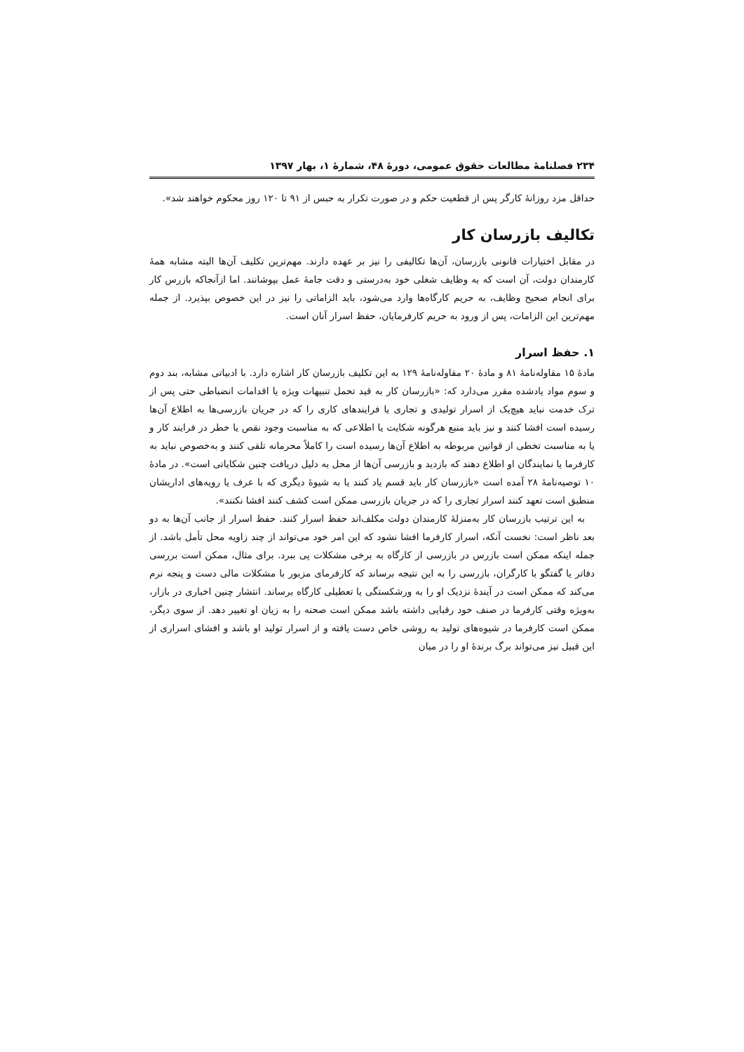۲۳۴ فصلنامۀ مطالعات حقوق عمومی، دورۀ ۴۸، شمارۀ ۱، بهار ۱۳۹۷
حداقل مزد روزانۀ کارگر پس از قطعیت حکم و در صورت تکرار به حبس از ۹۱ تا ۱۲۰ روز محکوم خواهند شد».
تکالیف بازرسان کار
در مقابل اختیارات قانونی بازرسان، آن‌ها تکالیفی را نیز بر عهده دارند. مهم‌ترین تکلیف آن‌ها البته مشابه همۀ کارمندان دولت، آن است که به وظایف شغلی خود به‌درستی و دقت جامۀ عمل بپوشانند. اما ازآنجاکه بازرس کار برای انجام صحیح وظایف، به حریم کارگاه‌ها وارد می‌شود، باید الزاماتی را نیز در این خصوص بپذیرد. از جمله مهم‌ترین این الزامات، پس از ورود به حریم کارفرمایان، حفظ اسرار آنان است.
۱. حفظ اسرار
مادۀ ۱۵ مقاوله‌نامۀ ۸۱ و مادۀ ۲۰ مقاوله‌نامۀ ۱۲۹ به این تکلیف بازرسان کار اشاره دارد. با ادبیاتی مشابه، بند دوم و سوم مواد یادشده مقرر می‌دارد که: «بازرسان کار به قید تحمل تنبیهات ویژه یا اقدامات انضباطی حتی پس از ترک خدمت نباید هیچ‌یک از اسرار تولیدی و تجاری یا فرایندهای کاری را که در جریان بازرسی‌ها به اطلاع آن‌ها رسیده است افشا کنند و نیز باید منبع هرگونه شکایت یا اطلاعی که به مناسبت وجود نقص یا خطر در فرایند کار و یا به مناسبت تخطی از قوانین مربوطه به اطلاع آن‌ها رسیده است را کاملاً محرمانه تلقی کنند و به‌خصوص نباید به کارفرما یا نمایندگان او اطلاع دهند که بازدید و بازرسی آن‌ها از محل به دلیل دریافت چنین شکایاتی است». در مادۀ ۱۰ توصیه‌نامۀ ۲۸ آمده است «بازرسان کار باید قسم یاد کنند یا به شیوۀ دیگری که با عرف یا رویه‌های اداریشان منطبق است تعهد کنند اسرار تجاری را که در جریان بازرسی ممکن است کشف کنند افشا نکنند».
به این ترتیب بازرسان کار به‌منزلۀ کارمندان دولت مکلف‌اند حفظ اسرار کنند. حفظ اسرار از جانب آن‌ها به دو بعد ناظر است: نخست آنکه، اسرار کارفرما افشا نشود که این امر خود می‌تواند از چند زاویه محل تأمل باشد. از جمله اینکه ممکن است بازرس در بازرسی از کارگاه به برخی مشکلات پی ببرد. برای مثال، ممکن است بررسی دفاتر یا گفتگو با کارگران، بازرسی را به این نتیجه برساند که کارفرمای مزبور با مشکلات مالی دست و پنجه نرم می‌کند که ممکن است در آیندۀ نزدیک او را به ورشکستگی یا تعطیلی کارگاه برساند. انتشار چنین اخباری در بازار، به‌ویژه وقتی کارفرما در صنف خود رقبایی داشته باشد ممکن است صحنه را به زیان او تغییر دهد. از سوی دیگر، ممکن است کارفرما در شیوه‌های تولید به روشی خاص دست یافته و از اسرار تولید او باشد و افشای اسراری از این قبیل نیز می‌تواند برگ برندۀ او را در میان